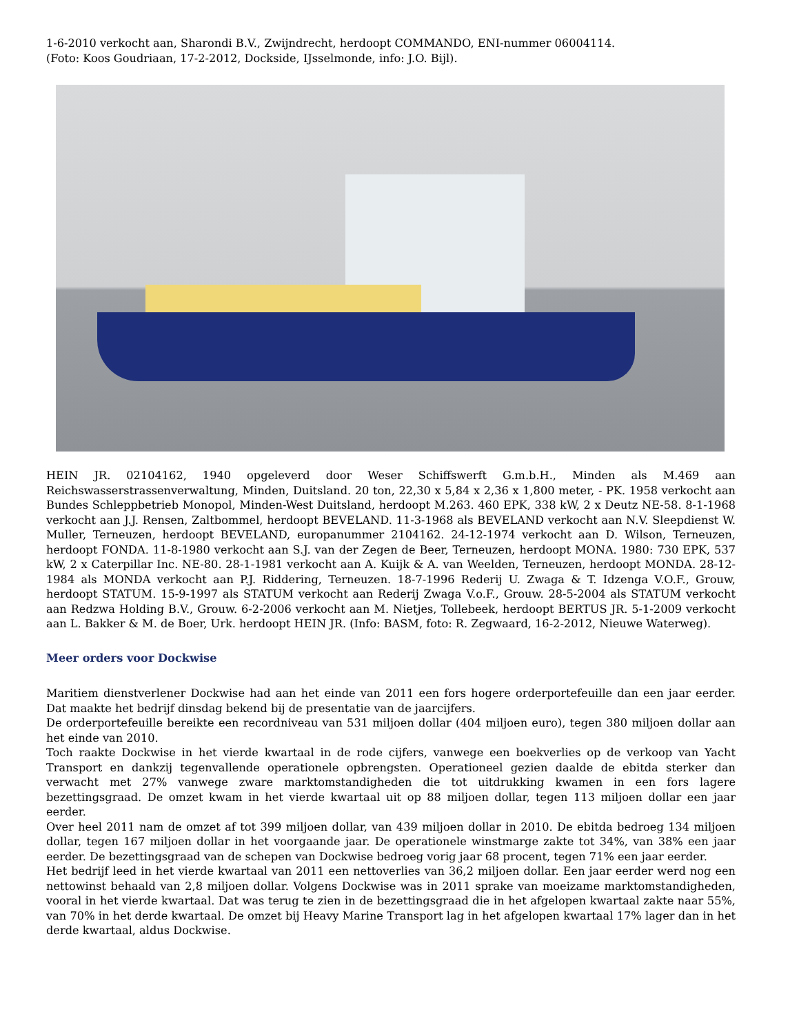1-6-2010 verkocht aan, Sharondi B.V., Zwijndrecht, herdoopt COMMANDO, ENI-nummer 06004114.
(Foto: Koos Goudriaan, 17-2-2012, Dockside, IJsselmonde, info: J.O. Bijl).
HEIN JR. 02104162, 1940 opgeleverd door Weser Schiffswerft G.m.b.H., Minden als M.469 aan Reichswasserstrassenverwaltung, Minden, Duitsland. 20 ton, 22,30 x 5,84 x 2,36 x 1,800 meter, - PK. 1958 verkocht aan Bundes Schleppbetrieb Monopol, Minden-West Duitsland, herdoopt M.263. 460 EPK, 338 kW, 2 x Deutz NE-58. 8-1-1968 verkocht aan J.J. Rensen, Zaltbommel, herdoopt BEVELAND. 11-3-1968 als BEVELAND verkocht aan N.V. Sleepdienst W. Muller, Terneuzen, herdoopt BEVELAND, europanummer 2104162. 24-12-1974 verkocht aan D. Wilson, Terneuzen, herdoopt FONDA. 11-8-1980 verkocht aan S.J. van der Zegen de Beer, Terneuzen, herdoopt MONA. 1980: 730 EPK, 537 kW, 2 x Caterpillar Inc. NE-80. 28-1-1981 verkocht aan A. Kuijk & A. van Weelden, Terneuzen, herdoopt MONDA. 28-12-1984 als MONDA verkocht aan P.J. Riddering, Terneuzen. 18-7-1996 Rederij U. Zwaga & T. Idzenga V.O.F., Grouw, herdoopt STATUM. 15-9-1997 als STATUM verkocht aan Rederij Zwaga V.o.F., Grouw. 28-5-2004 als STATUM verkocht aan Redzwa Holding B.V., Grouw. 6-2-2006 verkocht aan M. Nietjes, Tollebeek, herdoopt BERTUS JR. 5-1-2009 verkocht aan L. Bakker & M. de Boer, Urk. herdoopt HEIN JR. (Info: BASM, foto: R. Zegwaard, 16-2-2012, Nieuwe Waterweg).
Meer orders voor Dockwise
Maritiem dienstverlener Dockwise had aan het einde van 2011 een fors hogere orderportefeuille dan een jaar eerder. Dat maakte het bedrijf dinsdag bekend bij de presentatie van de jaarcijfers.
De orderportefeuille bereikte een recordniveau van 531 miljoen dollar (404 miljoen euro), tegen 380 miljoen dollar aan het einde van 2010.
Toch raakte Dockwise in het vierde kwartaal in de rode cijfers, vanwege een boekverlies op de verkoop van Yacht Transport en dankzij tegenvallende operationele opbrengsten. Operationeel gezien daalde de ebitda sterker dan verwacht met 27% vanwege zware marktomstandigheden die tot uitdrukking kwamen in een fors lagere bezettingsgraad. De omzet kwam in het vierde kwartaal uit op 88 miljoen dollar, tegen 113 miljoen dollar een jaar eerder.
Over heel 2011 nam de omzet af tot 399 miljoen dollar, van 439 miljoen dollar in 2010. De ebitda bedroeg 134 miljoen dollar, tegen 167 miljoen dollar in het voorgaande jaar. De operationele winstmarge zakte tot 34%, van 38% een jaar eerder. De bezettingsgraad van de schepen van Dockwise bedroeg vorig jaar 68 procent, tegen 71% een jaar eerder.
Het bedrijf leed in het vierde kwartaal van 2011 een nettoverlies van 36,2 miljoen dollar. Een jaar eerder werd nog een nettowinst behaald van 2,8 miljoen dollar. Volgens Dockwise was in 2011 sprake van moeizame marktomstandigheden, vooral in het vierde kwartaal. Dat was terug te zien in de bezettingsgraad die in het afgelopen kwartaal zakte naar 55%, van 70% in het derde kwartaal. De omzet bij Heavy Marine Transport lag in het afgelopen kwartaal 17% lager dan in het derde kwartaal, aldus Dockwise.